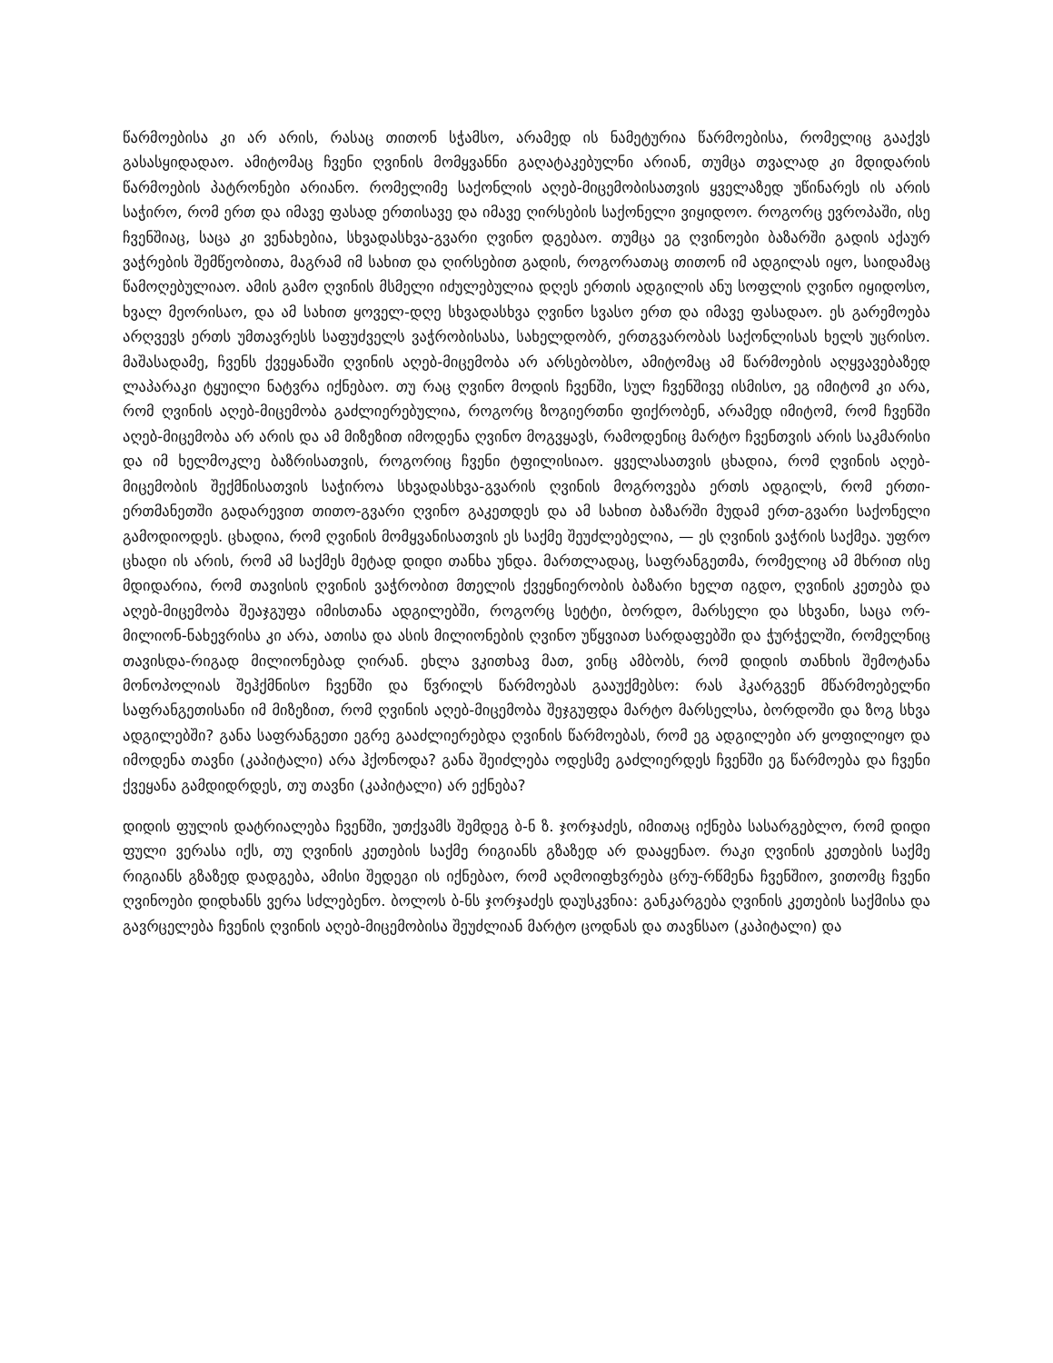წარმოებისა კი არ არის, რასაც თითონ სჭამსო, არამედ ის ნამეტურია წარმოებისა, რომელიც გააქვს გასასყიდადაო. ამიტომაც ჩვენი ღვინის მომყვანნი გაღატაკებულნი არიან, თუმცა თვალად კი მდიდარის წარმოების პატრონები არიანო. რომელიმე საქონლის აღებ-მიცემობისათვის ყველაზედ უწინარეს ის არის საჭირო, რომ ერთ და იმავე ფასად ერთისავე და იმავე ღირსების საქონელი ვიყიდოო. როგორც ევროპაში, ისე ჩვენშიაც, საცა კი ვენახებია, სხვადასხვა-გვარი ღვინო დგებაო. თუმცა ეგ ღვინოები ბაზარში გადის აქაურ ვაჭრების შემწეობითა, მაგრამ იმ სახით და ღირსებით გადის, როგორათაც თითონ იმ ადგილას იყო, საიდამაც წამოღებულიაო. ამის გამო ღვინის მსმელი იძულებულია დღეს ერთის ადგილის ანუ სოფლის ღვინო იყიდოსო, ხვალ მეორისაო, და ამ სახით ყოველ-დღე სხვადასხვა ღვინო სვასო ერთ და იმავე ფასადაო. ეს გარემოება არღვევს ერთს უმთავრესს საფუძველს ვაჭრობისასა, სახელდობრ, ერთგვარობას საქონლისას ხელს უცრისო. მაშასადამე, ჩვენს ქვეყანაში ღვინის აღებ-მიცემობა არ არსებობსო, ამიტომაც ამ წარმოების აღყვავებაზედ ლაპარაკი ტყუილი ნატვრა იქნებაო. თუ რაც ღვინო მოდის ჩვენში, სულ ჩვენშივე ისმისო, ეგ იმიტომ კი არა, რომ ღვინის აღებ-მიცემობა გაძლიერებულია, როგორც ზოგიერთნი ფიქრობენ, არამედ იმიტომ, რომ ჩვენში აღებ-მიცემობა არ არის და ამ მიზეზით იმოდენა ღვინო მოგვყავს, რამოდენიც მარტო ჩვენთვის არის საკმარისი და იმ ხელმოკლე ბაზრისათვის, როგორიც ჩვენი ტფილისიაო. ყველასათვის ცხადია, რომ ღვინის აღებ-მიცემობის შექმნისათვის საჭიროა სხვადასხვა-გვარის ღვინის მოგროვება ერთს ადგილს, რომ ერთი-ერთმანეთში გადარევით თითო-გვარი ღვინო გაკეთდეს და ამ სახით ბაზარში მუდამ ერთ-გვარი საქონელი გამოდიოდეს. ცხადია, რომ ღვინის მომყვანისათვის ეს საქმე შეუძლებელია, — ეს ღვინის ვაჭრის საქმეა. უფრო ცხადი ის არის, რომ ამ საქმეს მეტად დიდი თანხა უნდა. მართლადაც, საფრანგეთმა, რომელიც ამ მხრით ისე მდიდარია, რომ თავისის ღვინის ვაჭრობით მთელის ქვეყნიერობის ბაზარი ხელთ იგდო, ღვინის კეთება და აღებ-მიცემობა შეაჯგუფა იმისთანა ადგილებში, როგორც სეტტი, ბორდო, მარსელი და სხვანი, საცა ორ-მილიონ-ნახევრისა კი არა, ათისა და ასის მილიონების ღვინო უწყვიათ სარდაფებში და ჭურჭელში, რომელნიც თავისდა-რიგად მილიონებად ღირან. ეხლა ვკითხავ მათ, ვინც ამბობს, რომ დიდის თანხის შემოტანა მონოპოლიას შეჰქმნისო ჩვენში და წვრილს წარმოებას გააუქმებსო: რას ჰკარგვენ მწარმოებელნი საფრანგეთისანი იმ მიზეზით, რომ ღვინის აღებ-მიცემობა შეჯგუფდა მარტო მარსელსა, ბორდოში და ზოგ სხვა ადგილებში? განა საფრანგეთი ეგრე გააძლიერებდა ღვინის წარმოებას, რომ ეგ ადგილები არ ყოფილიყო და იმოდენა თავნი (კაპიტალი) არა ჰქონოდა? განა შეიძლება ოდესმე გაძლიერდეს ჩვენში ეგ წარმოება და ჩვენი ქვეყანა გამდიდრდეს, თუ თავნი (კაპიტალი) არ ექნება?
დიდის ფულის დატრიალება ჩვენში, უთქვამს შემდეგ ბ-ნ ზ. ჯორჯაძეს, იმითაც იქნება სასარგებლო, რომ დიდი ფული ვერასა იქს, თუ ღვინის კეთების საქმე რიგიანს გზაზედ არ დააყენაო. რაკი ღვინის კეთების საქმე რიგიანს გზაზედ დადგება, ამისი შედეგი ის იქნებაო, რომ აღმოიფხვრება ცრუ-რწმენა ჩვენშიო, ვითომც ჩვენი ღვინოები დიდხანს ვერა სძლებენო. ბოლოს ბ-ნს ჯორჯაძეს დაუსკვნია: განკარგება ღვინის კეთების საქმისა და გავრცელება ჩვენის ღვინის აღებ-მიცემობისა შეუძლიან მარტო ცოდნას და თავნსაო (კაპიტალი) და